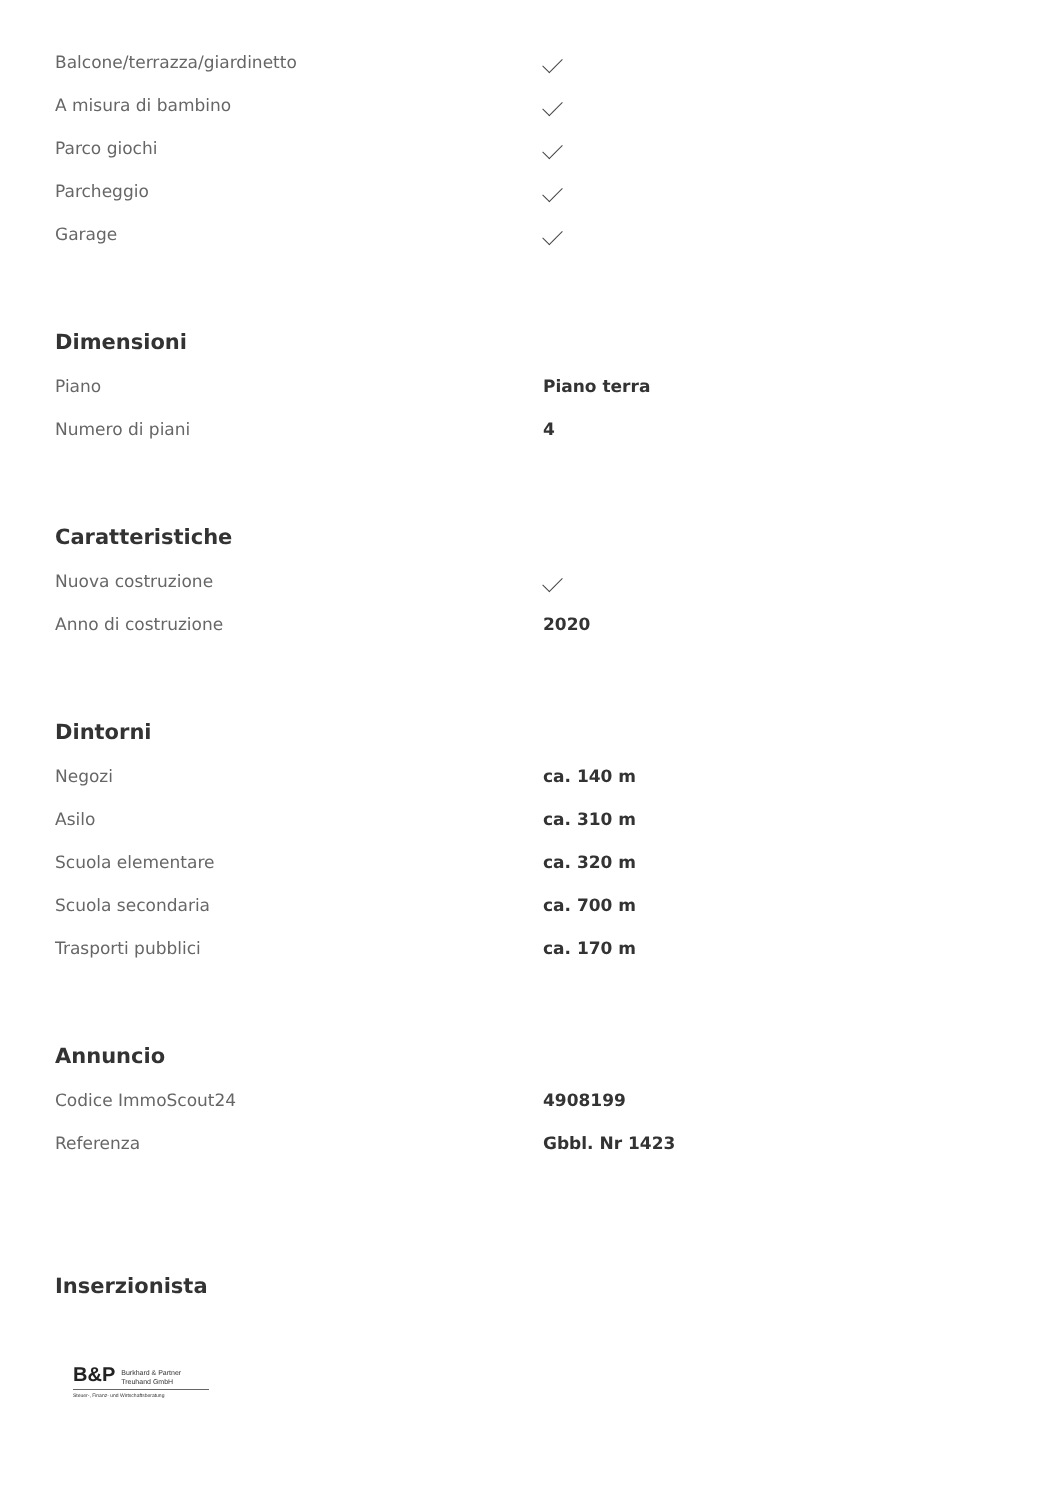| Balcone/terrazza/giardinetto | |
| A misura di bambino | |
| Parco giochi | |
| Parcheggio | |
| Garage | |
Dimensioni
| Piano | Piano terra |
| Numero di piani | 4 |
Caratteristiche
| Nuova costruzione | |
| Anno di costruzione | 2020 |
Dintorni
| Negozi | ca. 140 m |
| Asilo | ca. 310 m |
| Scuola elementare | ca. 320 m |
| Scuola secondaria | ca. 700 m |
| Trasporti pubblici | ca. 170 m |
Annuncio
| Codice ImmoScout24 | 4908199 |
| Referenza | Gbbl. Nr 1423 |
Inserzionista
B&P Burkhard & Partner
Treuhand GmbH
Steuer-, Finanz- und Wirtschaftsberatung